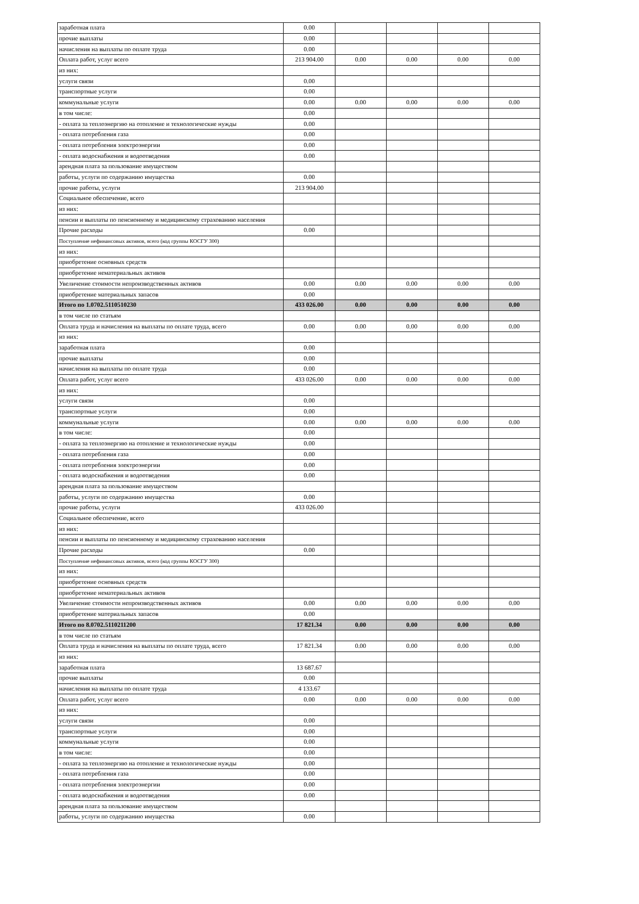| заработная плата | 0.00 | | | | |
| прочие выплаты | 0.00 | | | | |
| начисления на выплаты по оплате труда | 0.00 | | | | |
| Оплата работ, услуг всего | 213 904.00 | 0.00 | 0.00 | 0.00 | 0.00 |
| из них: | | | | | |
| услуги связи | 0.00 | | | | |
| транспортные услуги | 0.00 | | | | |
| коммунальные услуги | 0.00 | 0.00 | 0.00 | 0.00 | 0.00 |
| в том числе: | 0.00 | | | | |
| - оплата за теплоэнергию на отопление и технологические нужды | 0.00 | | | | |
| - оплата потребления газа | 0.00 | | | | |
| - оплата потребления электроэнергии | 0.00 | | | | |
| - оплата водоснабжения и водоотведения | 0.00 | | | | |
| арендная плата за пользование имуществом | | | | | |
| работы, услуги по содержанию имущества | 0.00 | | | | |
| прочие работы, услуги | 213 904.00 | | | | |
| Социальное обеспечение, всего | | | | | |
| из них: | | | | | |
| пенсии и выплаты по пенсионному и медицинскому страхованию населения | | | | | |
| Прочие расходы | 0.00 | | | | |
| Поступление нефинансовых активов, всего (код группы КОСГУ 300) | | | | | |
| из них: | | | | | |
| приобретение основных средств | | | | | |
| приобретение нематериальных активов | | | | | |
| Увеличение стоимости непроизводственных активов | 0.00 | 0.00 | 0.00 | 0.00 | 0.00 |
| приобретение материальных запасов | 0.00 | | | | |
| Итого по 1.0702.5110510230 | 433 026.00 | 0.00 | 0.00 | 0.00 | 0.00 |
| в том числе по статьям | | | | | |
| Оплата труда и начисления на выплаты по оплате труда, всего | 0.00 | 0.00 | 0.00 | 0.00 | 0.00 |
| из них: | | | | | |
| заработная плата | 0.00 | | | | |
| прочие выплаты | 0.00 | | | | |
| начисления на выплаты по оплате труда | 0.00 | | | | |
| Оплата работ, услуг всего | 433 026.00 | 0.00 | 0.00 | 0.00 | 0.00 |
| из них: | | | | | |
| услуги связи | 0.00 | | | | |
| транспортные услуги | 0.00 | | | | |
| коммунальные услуги | 0.00 | 0.00 | 0.00 | 0.00 | 0.00 |
| в том числе: | 0.00 | | | | |
| - оплата за теплоэнергию на отопление и технологические нужды | 0.00 | | | | |
| - оплата потребления газа | 0.00 | | | | |
| - оплата потребления электроэнергии | 0.00 | | | | |
| - оплата водоснабжения и водоотведения | 0.00 | | | | |
| арендная плата за пользование имуществом | | | | | |
| работы, услуги по содержанию имущества | 0.00 | | | | |
| прочие работы, услуги | 433 026.00 | | | | |
| Социальное обеспечение, всего | | | | | |
| из них: | | | | | |
| пенсии и выплаты по пенсионному и медицинскому страхованию населения | | | | | |
| Прочие расходы | 0.00 | | | | |
| Поступление нефинансовых активов, всего (код группы КОСГУ 300) | | | | | |
| из них: | | | | | |
| приобретение основных средств | | | | | |
| приобретение нематериальных активов | | | | | |
| Увеличение стоимости непроизводственных активов | 0.00 | 0.00 | 0.00 | 0.00 | 0.00 |
| приобретение материальных запасов | 0.00 | | | | |
| Итого по 8.0702.5110211200 | 17 821.34 | 0.00 | 0.00 | 0.00 | 0.00 |
| в том числе по статьям | | | | | |
| Оплата труда и начисления на выплаты по оплате труда, всего | 17 821.34 | 0.00 | 0.00 | 0.00 | 0.00 |
| из них: | | | | | |
| заработная плата | 13 687.67 | | | | |
| прочие выплаты | 0.00 | | | | |
| начисления на выплаты по оплате труда | 4 133.67 | | | | |
| Оплата работ, услуг всего | 0.00 | 0.00 | 0.00 | 0.00 | 0.00 |
| из них: | | | | | |
| услуги связи | 0.00 | | | | |
| транспортные услуги | 0.00 | | | | |
| коммунальные услуги | 0.00 | | | | |
| в том числе: | 0.00 | | | | |
| - оплата за теплоэнергию на отопление и технологические нужды | 0.00 | | | | |
| - оплата потребления газа | 0.00 | | | | |
| - оплата потребления электроэнергии | 0.00 | | | | |
| - оплата водоснабжения и водоотведения | 0.00 | | | | |
| арендная плата за пользование имуществом | | | | | |
| работы, услуги по содержанию имущества | 0.00 | | | | |